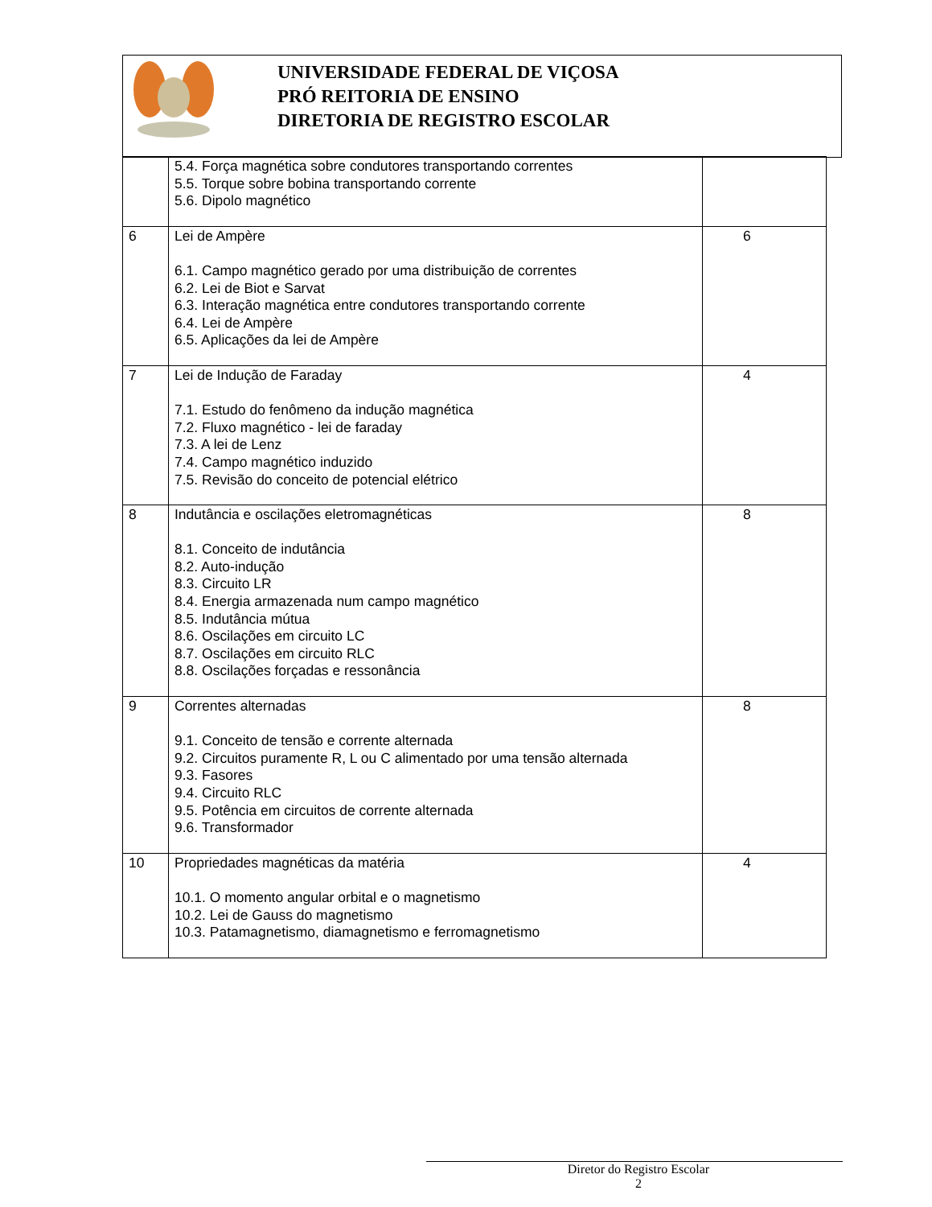UNIVERSIDADE FEDERAL DE VIÇOSA
PRÓ REITORIA DE ENSINO
DIRETORIA DE REGISTRO ESCOLAR
| | 5.4. Força magnética sobre condutores transportando correntes 5.5. Torque sobre bobina transportando corrente 5.6. Dipolo magnético | |
| 6 | Lei de Ampère 6.1. Campo magnético gerado por uma distribuição de correntes 6.2. Lei de Biot e Sarvat 6.3. Interação magnética entre condutores transportando corrente 6.4. Lei de Ampère 6.5. Aplicações da lei de Ampère | 6 |
| 7 | Lei de Indução de Faraday 7.1. Estudo do fenômeno da indução magnética 7.2. Fluxo magnético - lei de faraday 7.3. A lei de Lenz 7.4. Campo magnético induzido 7.5. Revisão do conceito de potencial elétrico | 4 |
| 8 | Indutância e oscilações eletromagnéticas 8.1. Conceito de indutância 8.2. Auto-indução 8.3. Circuito LR 8.4. Energia armazenada num campo magnético 8.5. Indutância mútua 8.6. Oscilações em circuito LC 8.7. Oscilações em circuito RLC 8.8. Oscilações forçadas e ressonância | 8 |
| 9 | Correntes alternadas 9.1. Conceito de tensão e corrente alternada 9.2. Circuitos puramente R, L ou C alimentado por uma tensão alternada 9.3. Fasores 9.4. Circuito RLC 9.5. Potência em circuitos de corrente alternada 9.6. Transformador | 8 |
| 10 | Propriedades magnéticas da matéria 10.1. O momento angular orbital e o magnetismo 10.2. Lei de Gauss do magnetismo 10.3. Patamagnetismo, diamagnetismo e ferromagnetismo | 4 |
Diretor do Registro Escolar
2